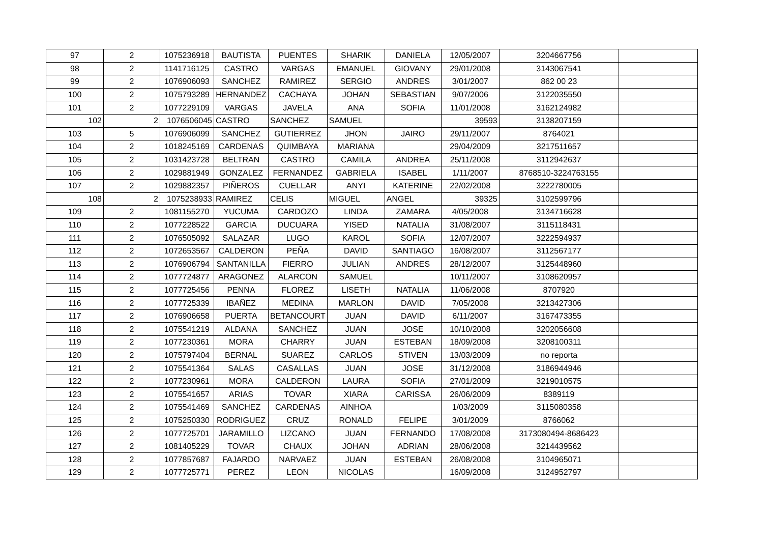| 97 | 2 | 1075236918 | BAUTISTA | PUENTES | SHARIK | DANIELA | 12/05/2007 | 3204667756 | |
| 98 | 2 | 1141716125 | CASTRO | VARGAS | EMANUEL | GIOVANY | 29/01/2008 | 3143067541 | |
| 99 | 2 | 1076906093 | SANCHEZ | RAMIREZ | SERGIO | ANDRES | 3/01/2007 | 862 00 23 | |
| 100 | 2 | 1075793289 | HERNANDEZ | CACHAYA | JOHAN | SEBASTIAN | 9/07/2006 | 3122035550 | |
| 101 | 2 | 1077229109 | VARGAS | JAVELA | ANA | SOFIA | 11/01/2008 | 3162124982 | |
| 102 | 2 | 1076506045 | CASTRO | SANCHEZ | SAMUEL | | 39593 | 3138207159 | |
| 103 | 5 | 1076906099 | SANCHEZ | GUTIERREZ | JHON | JAIRO | 29/11/2007 | 8764021 | |
| 104 | 2 | 1018245169 | CARDENAS | QUIMBAYA | MARIANA | | 29/04/2009 | 3217511657 | |
| 105 | 2 | 1031423728 | BELTRAN | CASTRO | CAMILA | ANDREA | 25/11/2008 | 3112942637 | |
| 106 | 2 | 1029881949 | GONZALEZ | FERNANDEZ | GABRIELA | ISABEL | 1/11/2007 | 8768510-3224763155 | |
| 107 | 2 | 1029882357 | PIÑEROS | CUELLAR | ANYI | KATERINE | 22/02/2008 | 3222780005 | |
| 108 | 2 | 1075238933 | RAMIREZ | CELIS | MIGUEL | ANGEL | 39325 | 3102599796 | |
| 109 | 2 | 1081155270 | YUCUMA | CARDOZO | LINDA | ZAMARA | 4/05/2008 | 3134716628 | |
| 110 | 2 | 1077228522 | GARCIA | DUCUARA | YISED | NATALIA | 31/08/2007 | 3115118431 | |
| 111 | 2 | 1076505092 | SALAZAR | LUGO | KAROL | SOFIA | 12/07/2007 | 3222594937 | |
| 112 | 2 | 1072653567 | CALDERON | PEÑA | DAVID | SANTIAGO | 16/08/2007 | 3112567177 | |
| 113 | 2 | 1076906794 | SANTANILLA | FIERRO | JULIAN | ANDRES | 28/12/2007 | 3125448960 | |
| 114 | 2 | 1077724877 | ARAGONEZ | ALARCON | SAMUEL | | 10/11/2007 | 3108620957 | |
| 115 | 2 | 1077725456 | PENNA | FLOREZ | LISETH | NATALIA | 11/06/2008 | 8707920 | |
| 116 | 2 | 1077725339 | IBAÑEZ | MEDINA | MARLON | DAVID | 7/05/2008 | 3213427306 | |
| 117 | 2 | 1076906658 | PUERTA | BETANCOURT | JUAN | DAVID | 6/11/2007 | 3167473355 | |
| 118 | 2 | 1075541219 | ALDANA | SANCHEZ | JUAN | JOSE | 10/10/2008 | 3202056608 | |
| 119 | 2 | 1077230361 | MORA | CHARRY | JUAN | ESTEBAN | 18/09/2008 | 3208100311 | |
| 120 | 2 | 1075797404 | BERNAL | SUAREZ | CARLOS | STIVEN | 13/03/2009 | no reporta | |
| 121 | 2 | 1075541364 | SALAS | CASALLAS | JUAN | JOSE | 31/12/2008 | 3186944946 | |
| 122 | 2 | 1077230961 | MORA | CALDERON | LAURA | SOFIA | 27/01/2009 | 3219010575 | |
| 123 | 2 | 1075541657 | ARIAS | TOVAR | XIARA | CARISSA | 26/06/2009 | 8389119 | |
| 124 | 2 | 1075541469 | SANCHEZ | CARDENAS | AINHOA | | 1/03/2009 | 3115080358 | |
| 125 | 2 | 1075250330 | RODRIGUEZ | CRUZ | RONALD | FELIPE | 3/01/2009 | 8766062 | |
| 126 | 2 | 1077725701 | JARAMILLO | LIZCANO | JUAN | FERNANDO | 17/08/2008 | 3173080494-8686423 | |
| 127 | 2 | 1081405229 | TOVAR | CHAUX | JOHAN | ADRIAN | 28/06/2008 | 3214439562 | |
| 128 | 2 | 1077857687 | FAJARDO | NARVAEZ | JUAN | ESTEBAN | 26/08/2008 | 3104965071 | |
| 129 | 2 | 1077725771 | PEREZ | LEON | NICOLAS | | 16/09/2008 | 3124952797 | |